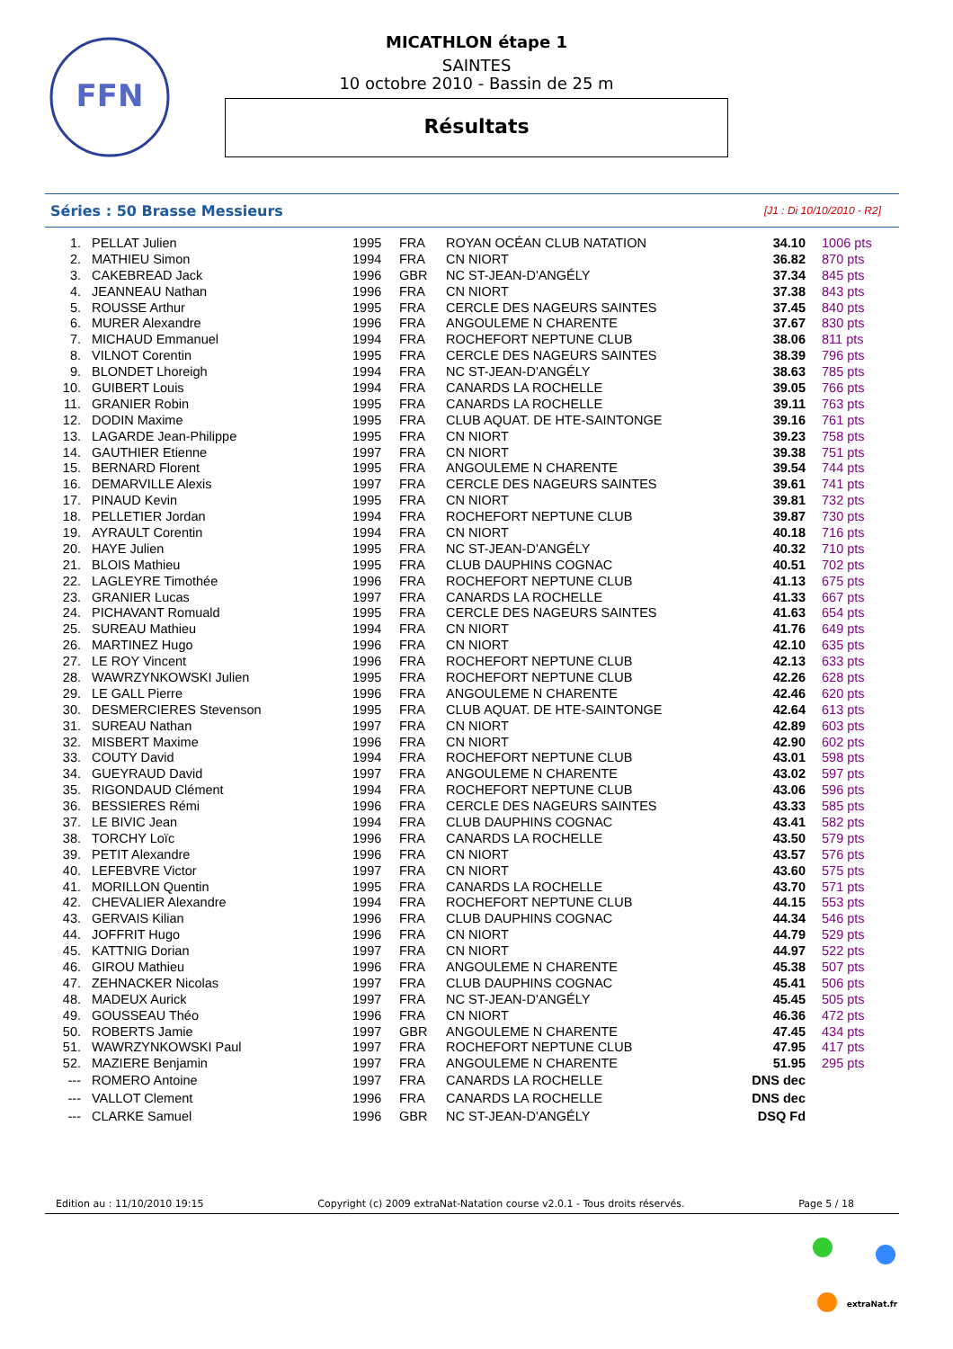FFN
MICATHLON étape 1
SAINTES
10 octobre 2010 - Bassin de 25 m
Résultats
Séries : 50 Brasse Messieurs [J1 : Di 10/10/2010 - R2]
| 1. | PELLAT Julien | 1995 | FRA | ROYAN OCÉAN CLUB NATATION | 34.10 | 1006 pts |
| 2. | MATHIEU Simon | 1994 | FRA | CN NIORT | 36.82 | 870 pts |
| 3. | CAKEBREAD Jack | 1996 | GBR | NC ST-JEAN-D'ANGÉLY | 37.34 | 845 pts |
| 4. | JEANNEAU Nathan | 1996 | FRA | CN NIORT | 37.38 | 843 pts |
| 5. | ROUSSE Arthur | 1995 | FRA | CERCLE DES NAGEURS SAINTES | 37.45 | 840 pts |
| 6. | MURER Alexandre | 1996 | FRA | ANGOULEME N CHARENTE | 37.67 | 830 pts |
| 7. | MICHAUD Emmanuel | 1994 | FRA | ROCHEFORT NEPTUNE CLUB | 38.06 | 811 pts |
| 8. | VILNOT Corentin | 1995 | FRA | CERCLE DES NAGEURS SAINTES | 38.39 | 796 pts |
| 9. | BLONDET Lhoreigh | 1994 | FRA | NC ST-JEAN-D'ANGÉLY | 38.63 | 785 pts |
| 10. | GUIBERT Louis | 1994 | FRA | CANARDS LA ROCHELLE | 39.05 | 766 pts |
| 11. | GRANIER Robin | 1995 | FRA | CANARDS LA ROCHELLE | 39.11 | 763 pts |
| 12. | DODIN Maxime | 1995 | FRA | CLUB AQUAT. DE HTE-SAINTONGE | 39.16 | 761 pts |
| 13. | LAGARDE Jean-Philippe | 1995 | FRA | CN NIORT | 39.23 | 758 pts |
| 14. | GAUTHIER Etienne | 1997 | FRA | CN NIORT | 39.38 | 751 pts |
| 15. | BERNARD Florent | 1995 | FRA | ANGOULEME N CHARENTE | 39.54 | 744 pts |
| 16. | DEMARVILLE Alexis | 1997 | FRA | CERCLE DES NAGEURS SAINTES | 39.61 | 741 pts |
| 17. | PINAUD Kevin | 1995 | FRA | CN NIORT | 39.81 | 732 pts |
| 18. | PELLETIER Jordan | 1994 | FRA | ROCHEFORT NEPTUNE CLUB | 39.87 | 730 pts |
| 19. | AYRAULT Corentin | 1994 | FRA | CN NIORT | 40.18 | 716 pts |
| 20. | HAYE Julien | 1995 | FRA | NC ST-JEAN-D'ANGÉLY | 40.32 | 710 pts |
| 21. | BLOIS Mathieu | 1995 | FRA | CLUB DAUPHINS COGNAC | 40.51 | 702 pts |
| 22. | LAGLEYRE Timothée | 1996 | FRA | ROCHEFORT NEPTUNE CLUB | 41.13 | 675 pts |
| 23. | GRANIER Lucas | 1997 | FRA | CANARDS LA ROCHELLE | 41.33 | 667 pts |
| 24. | PICHAVANT Romuald | 1995 | FRA | CERCLE DES NAGEURS SAINTES | 41.63 | 654 pts |
| 25. | SUREAU Mathieu | 1994 | FRA | CN NIORT | 41.76 | 649 pts |
| 26. | MARTINEZ Hugo | 1996 | FRA | CN NIORT | 42.10 | 635 pts |
| 27. | LE ROY Vincent | 1996 | FRA | ROCHEFORT NEPTUNE CLUB | 42.13 | 633 pts |
| 28. | WAWRZYNKOWSKI Julien | 1995 | FRA | ROCHEFORT NEPTUNE CLUB | 42.26 | 628 pts |
| 29. | LE GALL Pierre | 1996 | FRA | ANGOULEME N CHARENTE | 42.46 | 620 pts |
| 30. | DESMERCIERES Stevenson | 1995 | FRA | CLUB AQUAT. DE HTE-SAINTONGE | 42.64 | 613 pts |
| 31. | SUREAU Nathan | 1997 | FRA | CN NIORT | 42.89 | 603 pts |
| 32. | MISBERT Maxime | 1996 | FRA | CN NIORT | 42.90 | 602 pts |
| 33. | COUTY David | 1994 | FRA | ROCHEFORT NEPTUNE CLUB | 43.01 | 598 pts |
| 34. | GUEYRAUD David | 1997 | FRA | ANGOULEME N CHARENTE | 43.02 | 597 pts |
| 35. | RIGONDAUD Clément | 1994 | FRA | ROCHEFORT NEPTUNE CLUB | 43.06 | 596 pts |
| 36. | BESSIERES Rémi | 1996 | FRA | CERCLE DES NAGEURS SAINTES | 43.33 | 585 pts |
| 37. | LE BIVIC Jean | 1994 | FRA | CLUB DAUPHINS COGNAC | 43.41 | 582 pts |
| 38. | TORCHY Loïc | 1996 | FRA | CANARDS LA ROCHELLE | 43.50 | 579 pts |
| 39. | PETIT Alexandre | 1996 | FRA | CN NIORT | 43.57 | 576 pts |
| 40. | LEFEBVRE Victor | 1997 | FRA | CN NIORT | 43.60 | 575 pts |
| 41. | MORILLON Quentin | 1995 | FRA | CANARDS LA ROCHELLE | 43.70 | 571 pts |
| 42. | CHEVALIER Alexandre | 1994 | FRA | ROCHEFORT NEPTUNE CLUB | 44.15 | 553 pts |
| 43. | GERVAIS Kilian | 1996 | FRA | CLUB DAUPHINS COGNAC | 44.34 | 546 pts |
| 44. | JOFFRIT Hugo | 1996 | FRA | CN NIORT | 44.79 | 529 pts |
| 45. | KATTNIG Dorian | 1997 | FRA | CN NIORT | 44.97 | 522 pts |
| 46. | GIROU Mathieu | 1996 | FRA | ANGOULEME N CHARENTE | 45.38 | 507 pts |
| 47. | ZEHNACKER Nicolas | 1997 | FRA | CLUB DAUPHINS COGNAC | 45.41 | 506 pts |
| 48. | MADEUX Aurick | 1997 | FRA | NC ST-JEAN-D'ANGÉLY | 45.45 | 505 pts |
| 49. | GOUSSEAU Théo | 1996 | FRA | CN NIORT | 46.36 | 472 pts |
| 50. | ROBERTS Jamie | 1997 | GBR | ANGOULEME N CHARENTE | 47.45 | 434 pts |
| 51. | WAWRZYNKOWSKI Paul | 1997 | FRA | ROCHEFORT NEPTUNE CLUB | 47.95 | 417 pts |
| 52. | MAZIERE Benjamin | 1997 | FRA | ANGOULEME N CHARENTE | 51.95 | 295 pts |
| --- | ROMERO Antoine | 1997 | FRA | CANARDS LA ROCHELLE | DNS dec | |
| --- | VALLOT Clement | 1996 | FRA | CANARDS LA ROCHELLE | DNS dec | |
| --- | CLARKE Samuel | 1996 | GBR | NC ST-JEAN-D'ANGÉLY | DSQ Fd | |
Edition au : 11/10/2010 19:15 Copyright (c) 2009 extraNat-Natation course v2.0.1 - Tous droits réservés. Page 5 / 18
extraNat.fr